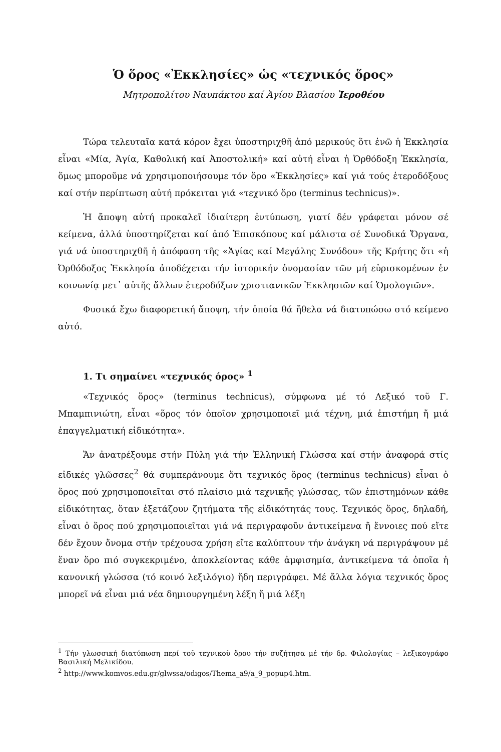Ὁ ὅρος «Ἐκκλησίες» ὡς «τεχνικός ὅρος»
Μητροπολίτου Ναυπάκτου καί Ἁγίου Βλασίου Ἱεροθέου
Τώρα τελευταῖα κατά κόρον ἔχει ὑποστηριχθῆ ἀπό μερικούς ὅτι ἐνῶ ἡ Ἐκκλησία εἶναι «Μία, Ἁγία, Καθολική καί Ἀποστολική» καί αὐτή εἶναι ἡ Ὀρθόδοξη Ἐκκλησία, ὅμως μποροῦμε νά χρησιμοποιήσουμε τόν ὅρο «Ἐκκλησίες» καί γιά τούς ἑτεροδόξους καί στήν περίπτωση αὐτή πρόκειται γιά «τεχνικό ὅρο (terminus technicus)».
Ἡ ἄποψη αὐτή προκαλεῖ ἰδιαίτερη ἐντύπωση, γιατί δέν γράφεται μόνον σέ κείμενα, ἀλλά ὑποστηρίζεται καί ἀπό Ἐπισκόπους καί μάλιστα σέ Συνοδικά Ὄργανα, γιά νά ὑποστηριχθῆ ἡ ἀπόφαση τῆς «Ἁγίας καί Μεγάλης Συνόδου» τῆς Κρήτης ὅτι «ἡ Ὀρθόδοξος Ἐκκλησία ἀποδέχεται τήν ἱστορικήν ὀνομασίαν τῶν μή εὑρισκομένων ἐν κοινωνίᾳ μετ᾽ αὐτῆς ἄλλων ἑτεροδόξων χριστιανικῶν Ἐκκλησιῶν καί Ὁμολογιῶν».
Φυσικά ἔχω διαφορετική ἄποψη, τήν ὁποία θά ἤθελα νά διατυπώσω στό κείμενο αὐτό.
1. Τι σημαίνει «τεχνικός όρος» <sup>1</sup>
«Τεχνικός ὅρος» (terminus technicus), σύμφωνα μέ τό Λεξικό τοῦ Γ. Μπαμπινιώτη, εἶναι «ὅρος τόν ὁποῖον χρησιμοποιεῖ μιά τέχνη, μιά ἐπιστήμη ἤ μιά ἐπαγγελματική εἰδικότητα».
Ἄν ἀνατρέξουμε στήν Πύλη γιά τήν Ἑλληνική Γλώσσα καί στήν ἀναφορά στίς εἰδικές γλῶσσες<sup>2</sup> θά συμπεράνουμε ὅτι τεχνικός ὅρος (terminus technicus) εἶναι ὁ ὅρος πού χρησιμοποιεῖται στό πλαίσιο μιά τεχνικῆς γλώσσας, τῶν ἐπιστημόνων κάθε εἰδικότητας, ὅταν ἐξετάζουν ζητήματα τῆς εἰδικότητάς τους. Τεχνικός ὅρος, δηλαδή, εἶναι ὁ ὅρος πού χρησιμοποιεῖται γιά νά περιγραφοῦν ἀντικείμενα ἤ ἔννοιες πού εἴτε δέν ἔχουν ὄνομα στήν τρέχουσα χρήση εἴτε καλύπτουν τήν ἀνάγκη νά περιγράψουν μέ ἕναν ὅρο πιό συγκεκριμένο, ἀποκλείοντας κάθε ἀμφισημία, ἀντικείμενα τά ὁποῖα ἡ κανονική γλώσσα (τό κοινό λεξιλόγιο) ἤδη περιγράφει. Μέ ἄλλα λόγια τεχνικός ὅρος μπορεῖ νά εἶναι μιά νέα δημιουργημένη λέξη ἤ μιά λέξη
<sup>1</sup> Τήν γλωσσική διατύπωση περί τοῦ τεχνικοῦ ὅρου τήν συζήτησα μέ τήν δρ. Φιλολογίας – λεξικογράφο Βασιλική Μελικίδου.
<sup>2</sup> http://www.komvos.edu.gr/glwssa/odigos/Thema_a9/a_9_popup4.htm.